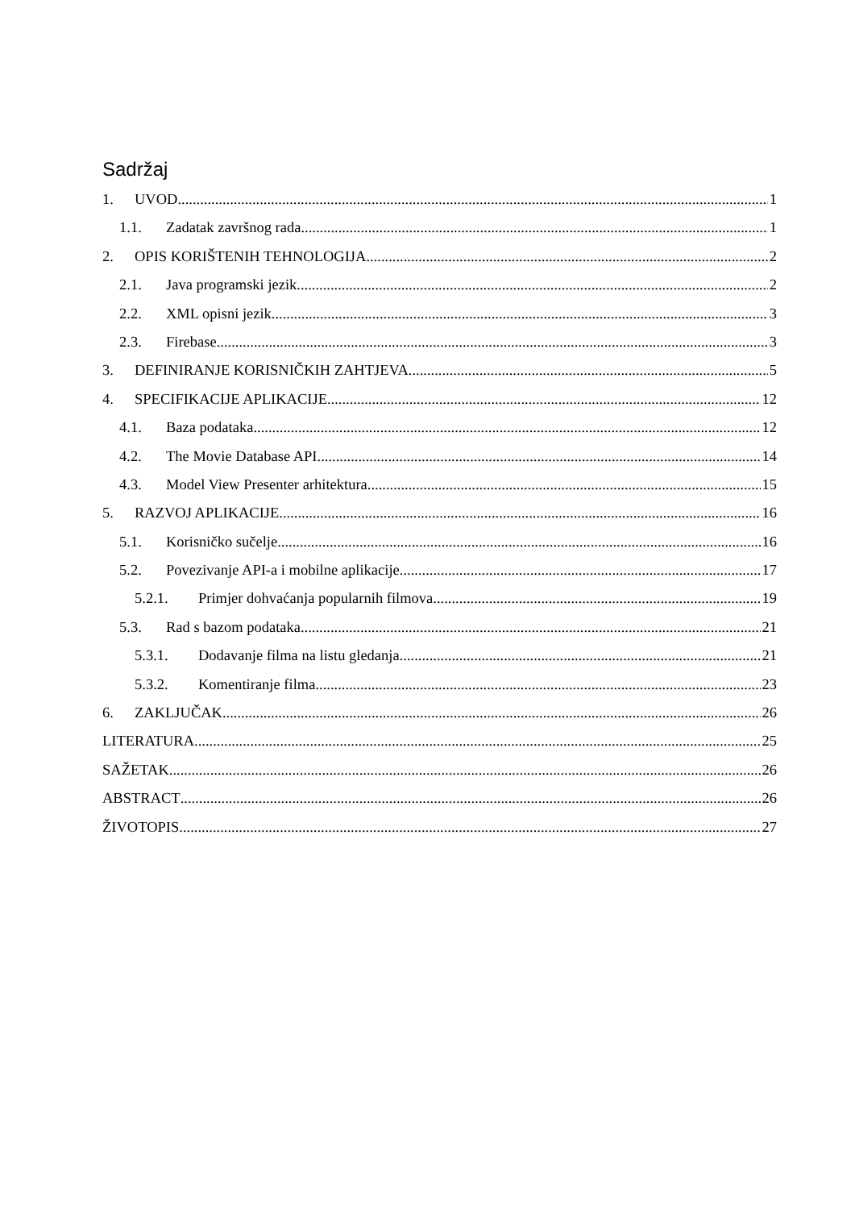Sadržaj
1. UVOD 1
1.1. Zadatak završnog rada 1
2. OPIS KORIŠTENIH TEHNOLOGIJA 2
2.1. Java programski jezik 2
2.2. XML opisni jezik 3
2.3. Firebase 3
3. DEFINIRANJE KORISNIČKIH ZAHTJEVA 5
4. SPECIFIKACIJE APLIKACIJE 12
4.1. Baza podataka 12
4.2. The Movie Database API 14
4.3. Model View Presenter arhitektura 15
5. RAZVOJ APLIKACIJE 16
5.1. Korisničko sučelje 16
5.2. Povezivanje API-a i mobilne aplikacije 17
5.2.1. Primjer dohvaćanja popularnih filmova 19
5.3. Rad s bazom podataka 21
5.3.1. Dodavanje filma na listu gledanja 21
5.3.2. Komentiranje filma 23
6. ZAKLJUČAK 26
LITERATURA 25
SAŽETAK 26
ABSTRACT 26
ŽIVOTOPIS 27